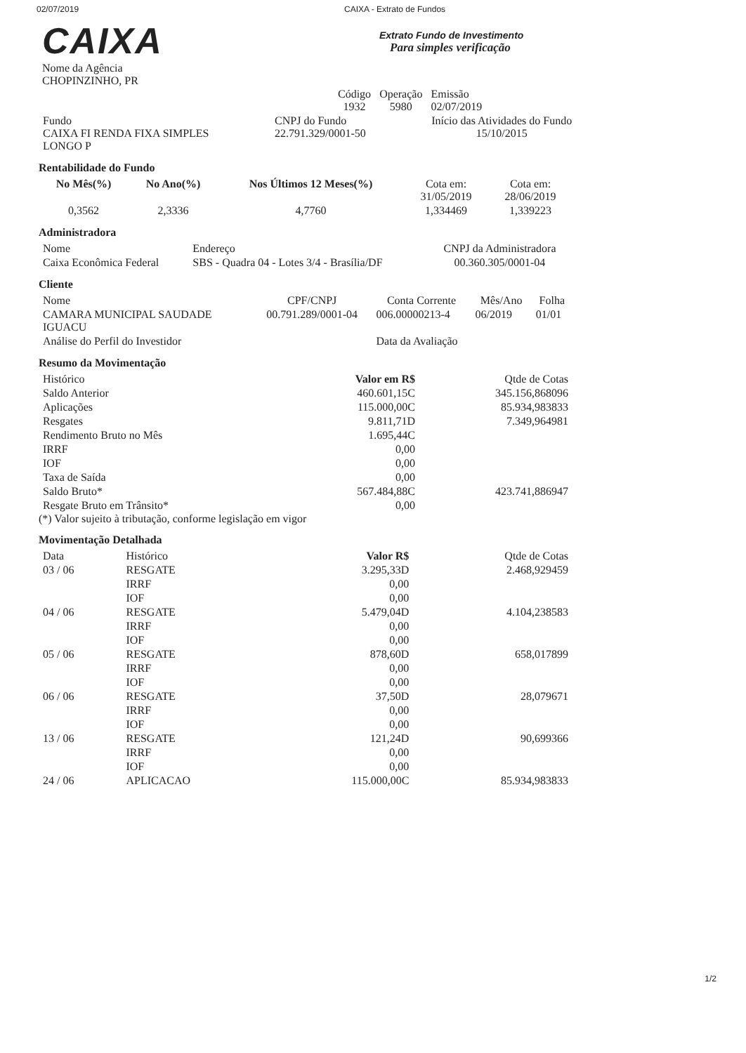02/07/2019 CAIXA - Extrato de Fundos
CAIXA
Nome da Agência
CHOPINZINHO, PR
Extrato Fundo de Investimento
Para simples verificação
| Código 1932 | Operação 5980 | Emissão 02/07/2019 |
| Fundo CAIXA FI RENDA FIXA SIMPLES LONGO P | CNPJ do Fundo 22.791.329/0001-50 | Início das Atividades do Fundo 15/10/2015 |
Rentabilidade do Fundo
| No Mês(%) | No Ano(%) | Nos Últimos 12 Meses(%) | Cota em: 31/05/2019 | Cota em: 28/06/2019 |
| --- | --- | --- | --- | --- |
| 0,3562 | 2,3336 | 4,7760 | 1,334469 | 1,339223 |
Administradora
| Nome | Endereço | CNPJ da Administradora |
| --- | --- | --- |
| Caixa Econômica Federal | SBS - Quadra 04 - Lotes 3/4 - Brasília/DF | 00.360.305/0001-04 |
Cliente
| Nome | CPF/CNPJ | Conta Corrente | Mês/Ano | Folha |
| --- | --- | --- | --- | --- |
| CAMARA MUNICIPAL SAUDADE IGUACU | 00.791.289/0001-04 | 006.00000213-4 | 06/2019 | 01/01 |
| Análise do Perfil do Investidor | | Data da Avaliação | | |
Resumo da Movimentação
| Histórico | Valor em R$ | Qtde de Cotas |
| --- | --- | --- |
| Saldo Anterior | 460.601,15C | 345.156,868096 |
| Aplicações | 115.000,00C | 85.934,983833 |
| Resgates | 9.811,71D | 7.349,964981 |
| Rendimento Bruto no Mês | 1.695,44C | |
| IRRF | 0,00 | |
| IOF | 0,00 | |
| Taxa de Saída | 0,00 | |
| Saldo Bruto* | 567.484,88C | 423.741,886947 |
| Resgate Bruto em Trânsito* | 0,00 | |
(*) Valor sujeito à tributação, conforme legislação em vigor
Movimentação Detalhada
| Data | Histórico | Valor R$ | Qtde de Cotas |
| --- | --- | --- | --- |
| 03 / 06 | RESGATE | 3.295,33D | 2.468,929459 |
| | IRRF | 0,00 | |
| | IOF | 0,00 | |
| 04 / 06 | RESGATE | 5.479,04D | 4.104,238583 |
| | IRRF | 0,00 | |
| | IOF | 0,00 | |
| 05 / 06 | RESGATE | 878,60D | 658,017899 |
| | IRRF | 0,00 | |
| | IOF | 0,00 | |
| 06 / 06 | RESGATE | 37,50D | 28,079671 |
| | IRRF | 0,00 | |
| | IOF | 0,00 | |
| 13 / 06 | RESGATE | 121,24D | 90,699366 |
| | IRRF | 0,00 | |
| | IOF | 0,00 | |
| 24 / 06 | APLICACAO | 115.000,00C | 85.934,983833 |
1/2